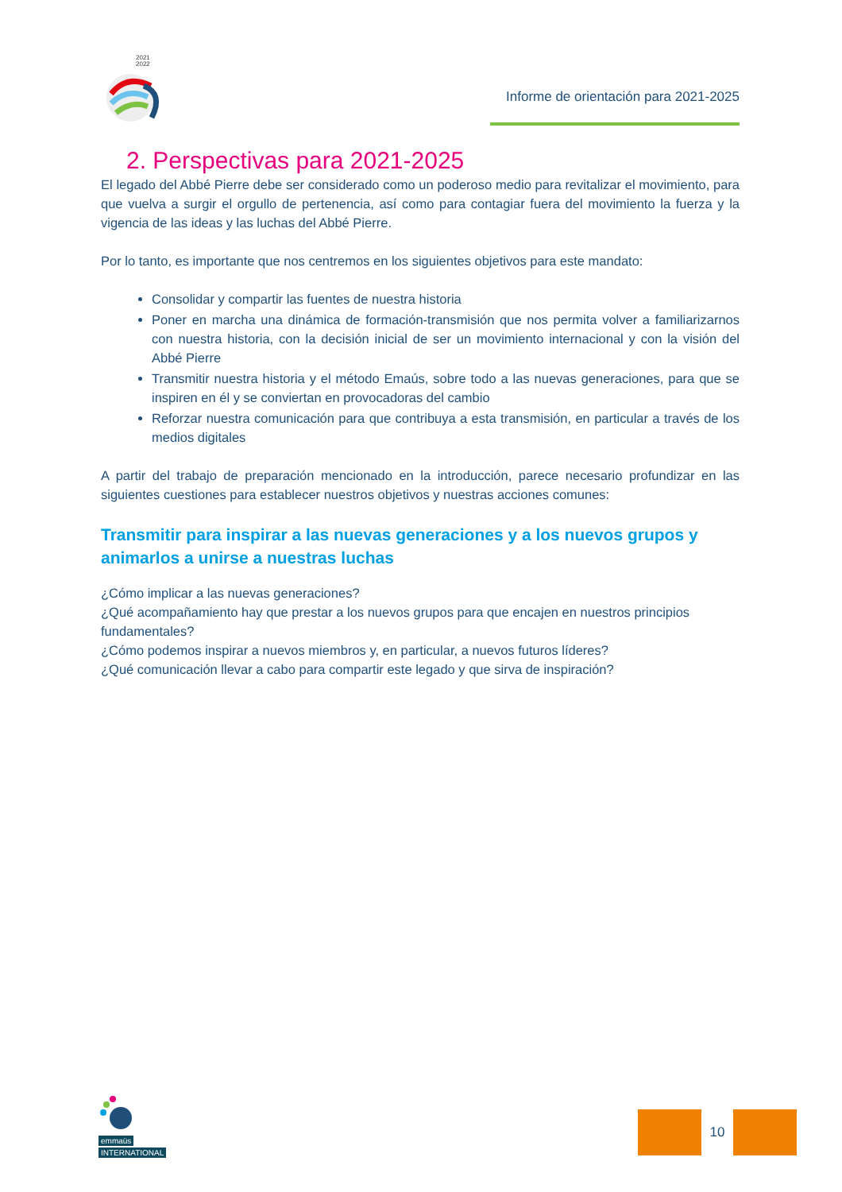2021
2022
Informe de orientación para 2021-2025
2. Perspectivas para 2021-2025
El legado del Abbé Pierre debe ser considerado como un poderoso medio para revitalizar el movimiento, para que vuelva a surgir el orgullo de pertenencia, así como para contagiar fuera del movimiento la fuerza y la vigencia de las ideas y las luchas del Abbé Pierre.
Por lo tanto, es importante que nos centremos en los siguientes objetivos para este mandato:
Consolidar y compartir las fuentes de nuestra historia
Poner en marcha una dinámica de formación-transmisión que nos permita volver a familiarizarnos con nuestra historia, con la decisión inicial de ser un movimiento internacional y con la visión del Abbé Pierre
Transmitir nuestra historia y el método Emaús, sobre todo a las nuevas generaciones, para que se inspiren en él y se conviertan en provocadoras del cambio
Reforzar nuestra comunicación para que contribuya a esta transmisión, en particular a través de los medios digitales
A partir del trabajo de preparación mencionado en la introducción, parece necesario profundizar en las siguientes cuestiones para establecer nuestros objetivos y nuestras acciones comunes:
Transmitir para inspirar a las nuevas generaciones y a los nuevos grupos y animarlos a unirse a nuestras luchas
¿Cómo implicar a las nuevas generaciones?
¿Qué acompañamiento hay que prestar a los nuevos grupos para que encajen en nuestros principios fundamentales?
¿Cómo podemos inspirar a nuevos miembros y, en particular, a nuevos futuros líderes?
¿Qué comunicación llevar a cabo para compartir este legado y que sirva de inspiración?
emmaüs
INTERNATIONAL
10